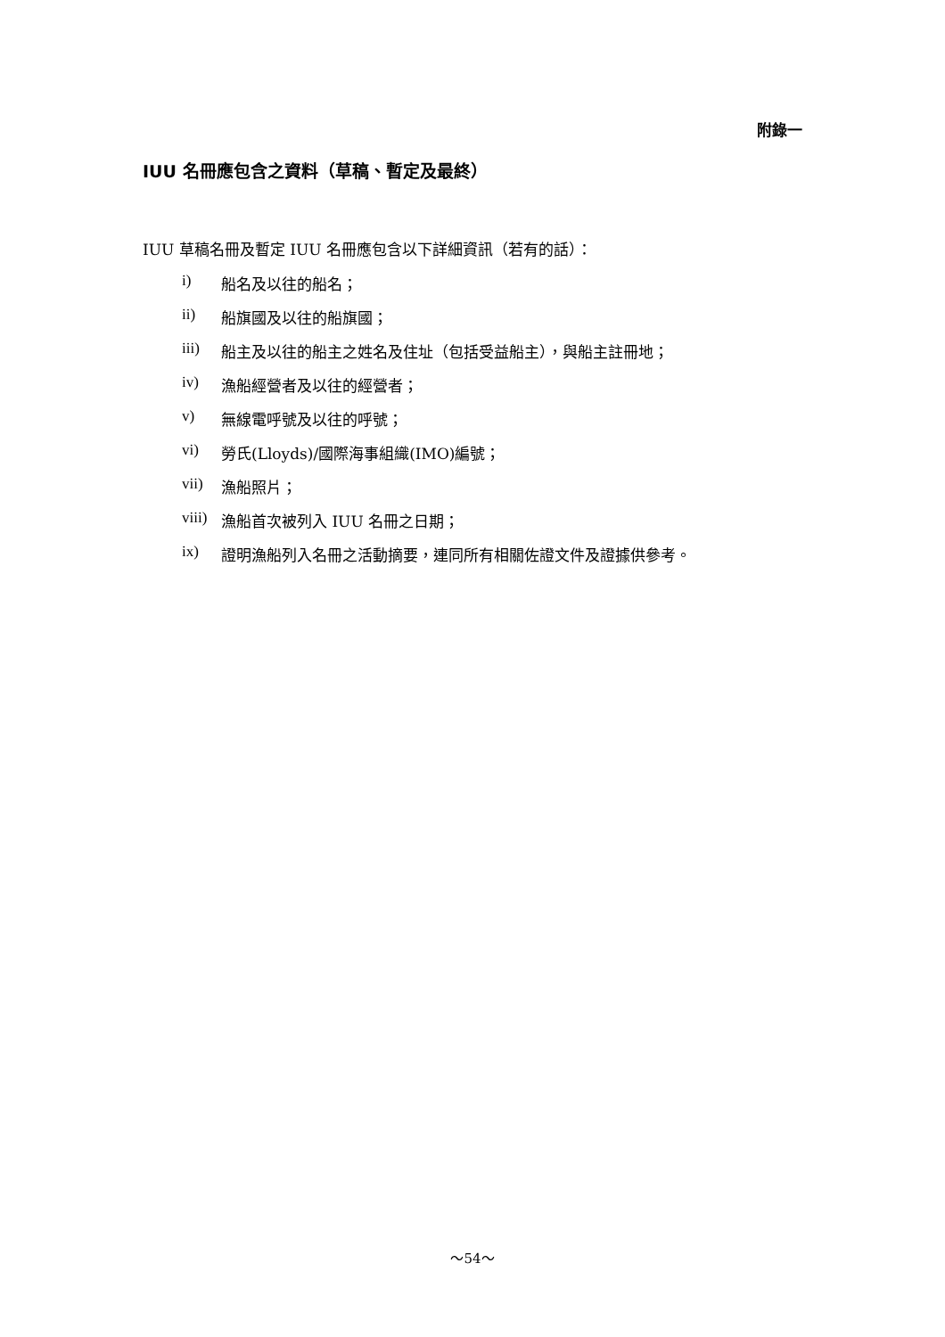附錄一
IUU 名冊應包含之資料（草稿、暫定及最終）
IUU 草稿名冊及暫定 IUU 名冊應包含以下詳細資訊（若有的話）：
i) 船名及以往的船名；
ii) 船旗國及以往的船旗國；
iii) 船主及以往的船主之姓名及住址（包括受益船主），與船主註冊地；
iv) 漁船經營者及以往的經營者；
v) 無線電呼號及以往的呼號；
vi) 勞氏(Lloyds)/國際海事組織(IMO)編號；
vii) 漁船照片；
viii) 漁船首次被列入 IUU 名冊之日期；
ix) 證明漁船列入名冊之活動摘要，連同所有相關佐證文件及證據供參考。
～54～